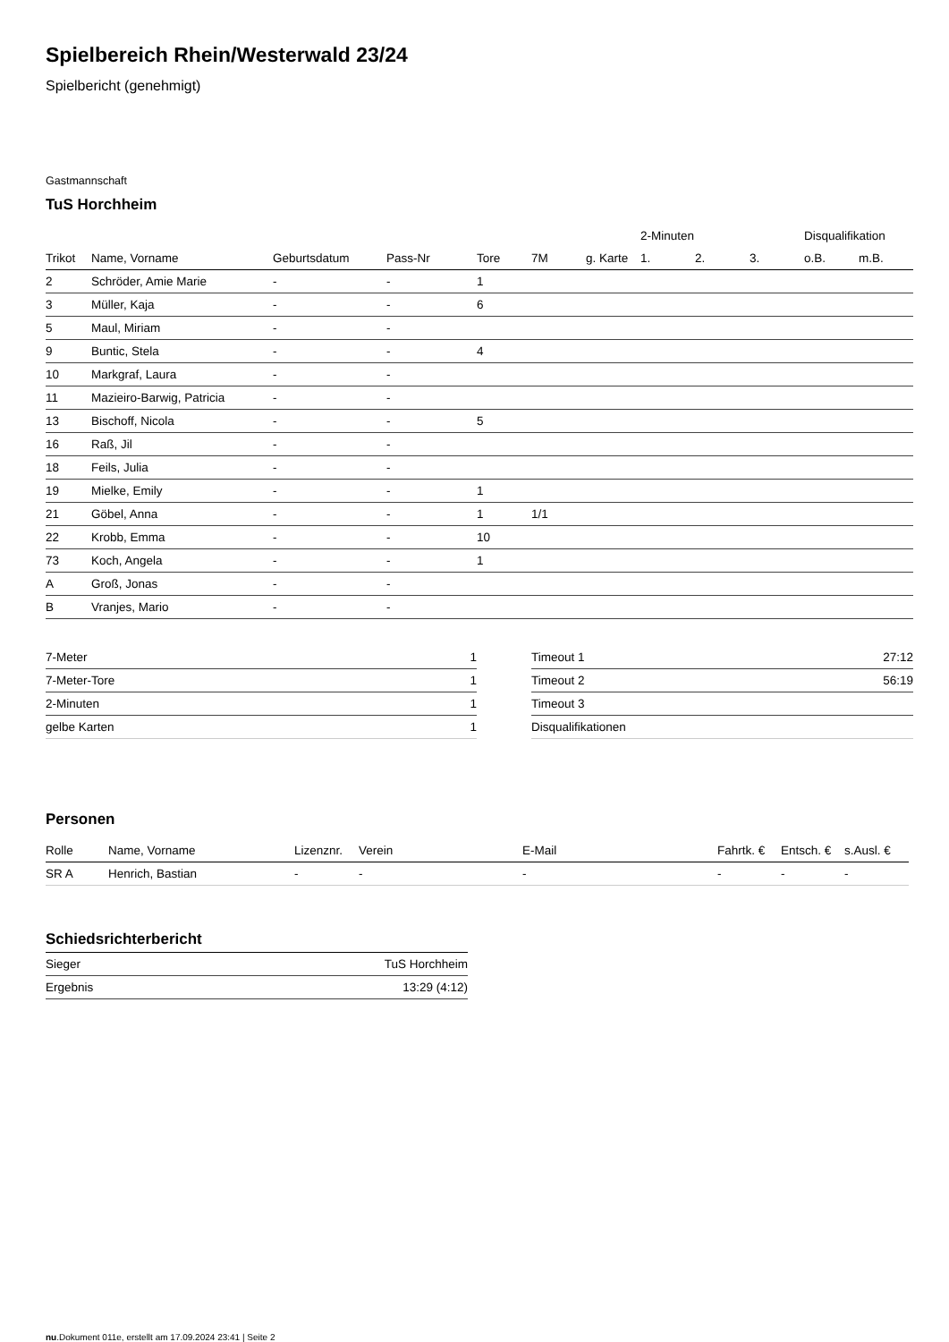Spielbereich Rhein/Westerwald 23/24
Spielbericht (genehmigt)
Gastmannschaft
TuS Horchheim
| | | | | | | | 2-Minuten | | | Disqualifikation | |
| --- | --- | --- | --- | --- | --- | --- | --- | --- | --- | --- | --- |
| Trikot | Name, Vorname | Geburtsdatum | Pass-Nr | Tore | 7M | g. Karte | 1. | 2. | 3. | o.B. | m.B. |
| 2 | Schröder, Amie Marie | - | - | 1 | | | | | | | |
| 3 | Müller, Kaja | - | - | 6 | | | | | | | |
| 5 | Maul, Miriam | - | - | | | | | | | | |
| 9 | Buntic, Stela | - | - | 4 | | | | | | | |
| 10 | Markgraf, Laura | - | - | | | | | | | | |
| 11 | Mazieiro-Barwig, Patricia | - | - | | | | | | | | |
| 13 | Bischoff, Nicola | - | - | 5 | | | | | | | |
| 16 | Raß, Jil | - | - | | | | | | | | |
| 18 | Feils, Julia | - | - | | | | | | | | |
| 19 | Mielke, Emily | - | - | 1 | | | | | | | |
| 21 | Göbel, Anna | - | - | 1 | 1/1 | | | | | | |
| 22 | Krobb, Emma | - | - | 10 | | | | | | | |
| 73 | Koch, Angela | - | - | 1 | | | | | | | |
| A | Groß, Jonas | - | - | | | | | | | | |
| B | Vranjes, Mario | - | - | | | | | | | | |
| 7-Meter | 1 |
| 7-Meter-Tore | 1 |
| 2-Minuten | 1 |
| gelbe Karten | 1 |
| Timeout 1 | 27:12 |
| Timeout 2 | 56:19 |
| Timeout 3 | |
| Disqualifikationen | |
Personen
| Rolle | Name, Vorname | Lizenznr. | Verein | E-Mail | Fahrtk. € | Entsch. € | s.Ausl. € |
| --- | --- | --- | --- | --- | --- | --- | --- |
| SR A | Henrich, Bastian | - | - | - | - | - | - |
Schiedsrichterbericht
| Sieger | TuS Horchheim |
| Ergebnis | 13:29 (4:12) |
nu.Dokument 011e, erstellt am 17.09.2024 23:41 | Seite 2